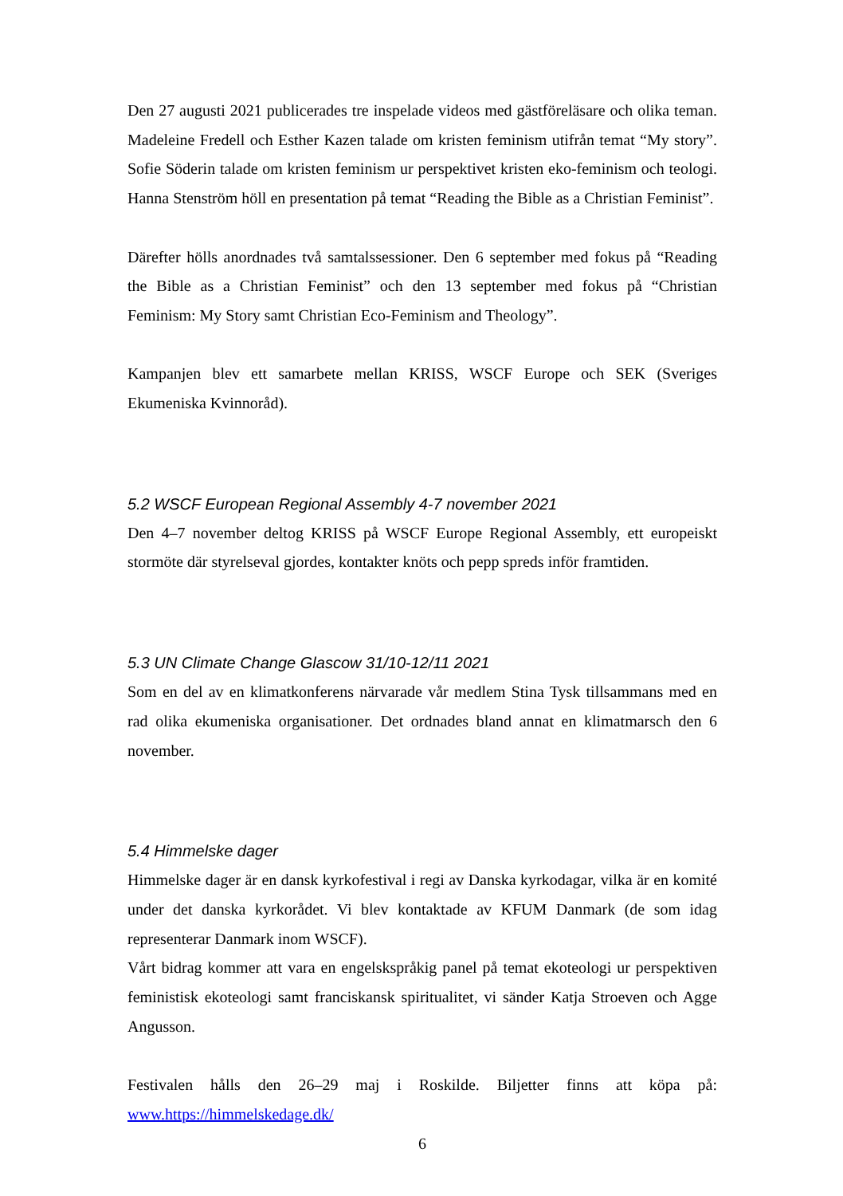Den 27 augusti 2021 publicerades tre inspelade videos med gästföreläsare och olika teman. Madeleine Fredell och Esther Kazen talade om kristen feminism utifrån temat “My story”. Sofie Söderin talade om kristen feminism ur perspektivet kristen eko-feminism och teologi. Hanna Stenström höll en presentation på temat “Reading the Bible as a Christian Feminist”.
Därefter hölls anordnades två samtalssessioner. Den 6 september med fokus på “Reading the Bible as a Christian Feminist” och den 13 september med fokus på “Christian Feminism: My Story samt Christian Eco-Feminism and Theology”.
Kampanjen blev ett samarbete mellan KRISS, WSCF Europe och SEK (Sveriges Ekumeniska Kvinnoråd).
5.2 WSCF European Regional Assembly 4-7 november 2021
Den 4–7 november deltog KRISS på WSCF Europe Regional Assembly, ett europeiskt stormöte där styrelseval gjordes, kontakter knöts och pepp spreds inför framtiden.
5.3 UN Climate Change Glascow 31/10-12/11 2021
Som en del av en klimatkonferens närvarade vår medlem Stina Tysk tillsammans med en rad olika ekumeniska organisationer. Det ordnades bland annat en klimatmarsch den 6 november.
5.4 Himmelske dager
Himmelske dager är en dansk kyrkofestival i regi av Danska kyrkodagar, vilka är en komité under det danska kyrkorådet. Vi blev kontaktade av KFUM Danmark (de som idag representerar Danmark inom WSCF).
Vårt bidrag kommer att vara en engelskspråkig panel på temat ekoteologi ur perspektiven feministisk ekoteologi samt franciskansk spiritualitet, vi sänder Katja Stroeven och Agge Angusson.
Festivalen hålls den 26–29 maj i Roskilde. Biljetter finns att köpa på: www.https://himmelskedage.dk/
6